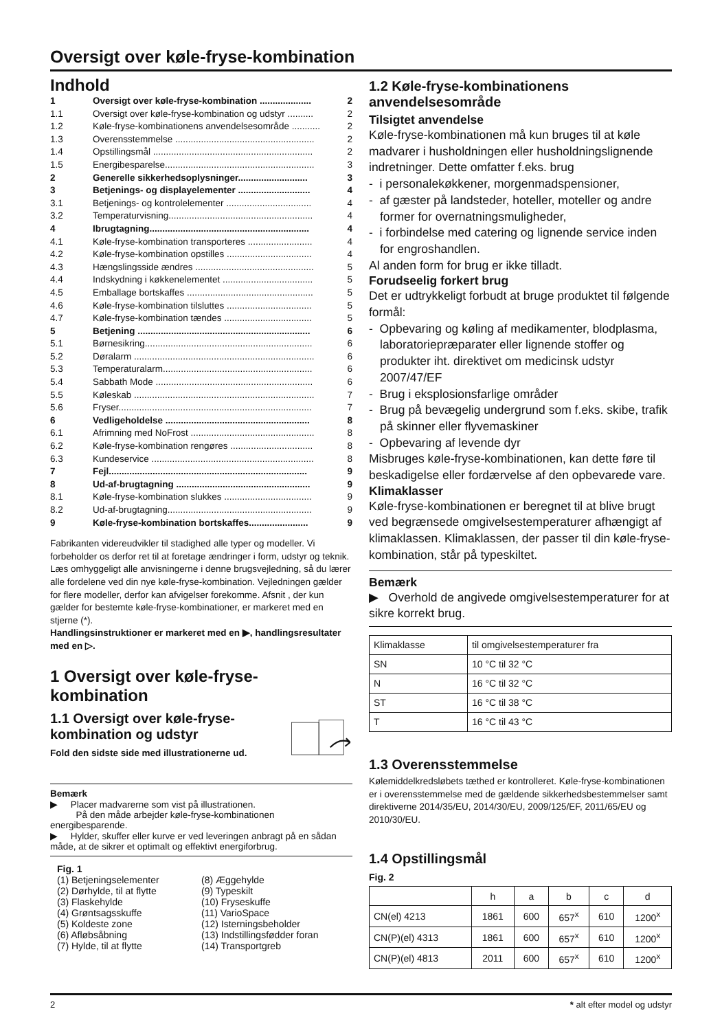Oversigt over køle-fryse-kombination
Indhold
| 1 | Oversigt over køle-fryse-kombination .................... | 2 |
| 1.1 | Oversigt over køle-fryse-kombination og udstyr .......... | 2 |
| 1.2 | Køle-fryse-kombinationens anvendelsesområde ........... | 2 |
| 1.3 | Overensstemmelse ...................................................... | 2 |
| 1.4 | Opstillingsmål .............................................................. | 2 |
| 1.5 | Energibesparelse.......................................................... | 3 |
| 2 | Generelle sikkerhedsoplysninger........................... | 3 |
| 3 | Betjenings- og displayelementer ............................ | 4 |
| 3.1 | Betjenings- og kontrolelementer ................................. | 4 |
| 3.2 | Temperaturvisning........................................................ | 4 |
| 4 | Ibrugtagning.............................................................. | 4 |
| 4.1 | Køle-fryse-kombination transporteres ......................... | 4 |
| 4.2 | Køle-fryse-kombination opstilles ................................. | 4 |
| 4.3 | Hængslingsside ændres .............................................. | 5 |
| 4.4 | Indskydning i køkkenelementet ................................... | 5 |
| 4.5 | Emballage bortskaffes ................................................. | 5 |
| 4.6 | Køle-fryse-kombination tilsluttes ................................. | 5 |
| 4.7 | Køle-fryse-kombination tændes .................................. | 5 |
| 5 | Betjening ................................................................... | 6 |
| 5.1 | Børnesikring................................................................. | 6 |
| 5.2 | Døralarm ...................................................................... | 6 |
| 5.3 | Temperaturalarm.......................................................... | 6 |
| 5.4 | Sabbath Mode ............................................................. | 6 |
| 5.5 | Køleskab ...................................................................... | 7 |
| 5.6 | Fryser........................................................................... | 7 |
| 6 | Vedligeholdelse ........................................................ | 8 |
| 6.1 | Afrimning med NoFrost ................................................ | 8 |
| 6.2 | Køle-fryse-kombination rengøres ................................ | 8 |
| 6.3 | Kundeservice ............................................................... | 8 |
| 7 | Fejl............................................................................. | 9 |
| 8 | Ud-af-brugtagning .................................................... | 9 |
| 8.1 | Køle-fryse-kombination slukkes .................................. | 9 |
| 8.2 | Ud-af-brugtagning........................................................ | 9 |
| 9 | Køle-fryse-kombination bortskaffes....................... | 9 |
Fabrikanten videreudvikler til stadighed alle typer og modeller. Vi forbeholder os derfor ret til at foretage ændringer i form, udstyr og teknik.
Læs omhyggeligt alle anvisningerne i denne brugsvejledning, så du lærer alle fordelene ved din nye køle-fryse-kombination. Vejledningen gælder for flere modeller, derfor kan afvigelser forekomme. Afsnit , der kun gælder for bestemte køle-fryse-kombinationer, er markeret med en stjerne (*).
Handlingsinstruktioner er markeret med en ▶, handlingsresultater med en ▷.
1 Oversigt over køle-fryse-kombination
1.1 Oversigt over køle-fryse-kombination og udstyr
Fold den sidste side med illustrationerne ud.
Bemærk
▶ Placer madvarerne som vist på illustrationen.
På den måde arbejder køle-fryse-kombinationen energibesparende.
▶ Hylder, skuffer eller kurve er ved leveringen anbragt på en sådan måde, at de sikrer et optimalt og effektivt energiforbrug.
Fig. 1
(1) Betjeningselementer
(2) Dørhylde, til at flytte
(3) Flaskehylde
(4) Grøntsagsskuffe
(5) Koldeste zone
(6) Afløbsåbning
(7) Hylde, til at flytte
(8) Æggehylde
(9) Typeskilt
(10) Fryseskuffe
(11) VarioSpace
(12) Isterningsbeholder
(13) Indstillingsfødder foran
(14) Transportgreb
1.2 Køle-fryse-kombinationens anvendelsesområde
Tilsigtet anvendelse
Køle-fryse-kombinationen må kun bruges til at køle madvarer i husholdningen eller husholdningslignende indretninger. Dette omfatter f.eks. brug
- i personalekøkkener, morgenmadspensioner,
- af gæster på landsteder, hoteller, moteller og andre former for overnatningsmuligheder,
- i forbindelse med catering og lignende service inden for engroshandlen.
Al anden form for brug er ikke tilladt.
Forudseelig forkert brug
Det er udtrykkeligt forbudt at bruge produktet til følgende formål:
- Opbevaring og køling af medikamenter, blodplasma, laboratoriepræparater eller lignende stoffer og produkter iht. direktivet om medicinsk udstyr 2007/47/EF
- Brug i eksplosionsfarlige områder
- Brug på bevægelig undergrund som f.eks. skibe, trafik på skinner eller flyvemaskiner
- Opbevaring af levende dyr
Misbruges køle-fryse-kombinationen, kan dette føre til beskadigelse eller fordærvelse af den opbevarede vare.
Klimaklasser
Køle-fryse-kombinationen er beregnet til at blive brugt ved begrænsede omgivelsestemperaturer afhængigt af klimaklassen. Klimaklassen, der passer til din køle-fryse-kombination, står på typeskiltet.
Bemærk
▶ Overhold de angivede omgivelsestemperaturer for at sikre korrekt brug.
| Klimaklasse | til omgivelsestemperaturer fra |
| SN | 10 °C til 32 °C |
| N | 16 °C til 32 °C |
| ST | 16 °C til 38 °C |
| T | 16 °C til 43 °C |
1.3 Overensstemmelse
Kølemiddelkredsløbets tæthed er kontrolleret. Køle-fryse-kombinationen er i overensstemmelse med de gældende sikkerhedsbestemmelser samt direktiverne 2014/35/EU, 2014/30/EU, 2009/125/EF, 2011/65/EU og 2010/30/EU.
1.4 Opstillingsmål
Fig. 2
| | h | a | b | c | d |
| CN(el) 4213 | 1861 | 600 | 657<sup>x</sup> | 610 | 1200<sup>x</sup> |
| CN(P)(el) 4313 | 1861 | 600 | 657<sup>x</sup> | 610 | 1200<sup>x</sup> |
| CN(P)(el) 4813 | 2011 | 600 | 657<sup>x</sup> | 610 | 1200<sup>x</sup> |
2 * alt efter model og udstyr